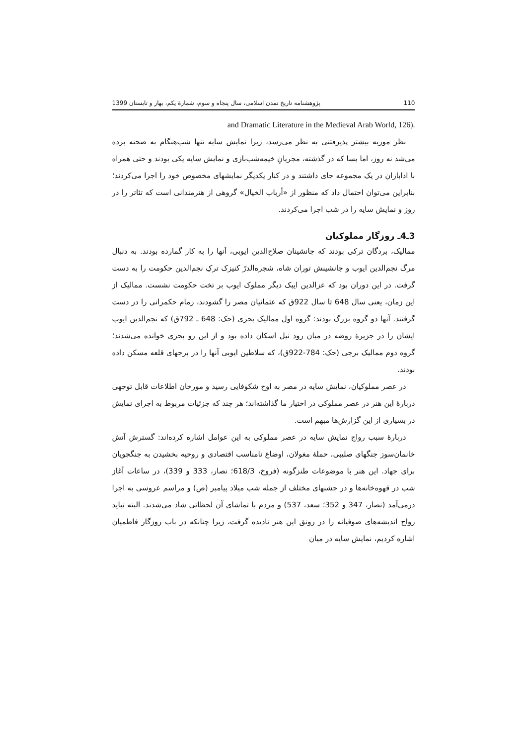110 پژوهشنامه تاریخ تمدن اسلامی، سال پنجاه و سوم، شمارهٔ یکم، بهار و تابستان 1399
and Dramatic Literature in the Medieval Arab World, 126).
نظر موریه بیشتر پذیرفتنی به نظر می‌رسد، زیرا نمایش سایه تنها شب‌هنگام به صحنه برده می‌شد نه روز، اما بسا که در گذشته، مجریانِ خیمه‌شب‌بازی و نمایش سایه یکی بودند و حتی همراه با ادابازان در یک مجموعه جای داشتند و در کنار یکدیگر نمایشهای مخصوص خود را اجرا می‌کردند؛ بنابراین می‌توان احتمال داد که منظور از «أرباب الخیال» گروهی از هنرمندانی است که تئاتر را در روز و نمایش سایه را در شب اجرا می‌کردند.
3ـ4ـ روزگار مملوکیان
ممالیک، بردگان ترکی بودند که جانشینان صلاح‌الدین ایوبی، آنها را به کار گمارده بودند. به دنبال مرگ نجم‌الدین ایوب و جانشینش توران شاه، شجره‌الدرّ کنیزک ترکِ نجم‌الدین حکومت را به دست گرفت. در این دوران بود که عزالدین ایبک دیگر مملوک ایوب بر تخت حکومت نشست. ممالیک از این زمان، یعنی سال 648 تا سال 922ق که عثمانیان مصر را گشودند، زمام حکمرانی را در دست گرفتند. آنها دو گروه بزرگ بودند: گروه اول ممالیک بحری (حک: 648 ـ 792ق) که نجم‌الدین ایوب ایشان را در جزیرهٔ روضه در میان رود نیل اسکان داده بود و از این رو بحری خوانده می‌شدند؛ گروه دوم ممالیک برجی (حک: 784-922ق)، که سلاطین ایوبی آنها را در برجهای قلعه مسکن داده بودند.
در عصر مملوکیان، نمایش سایه در مصر به اوج شکوفایی رسید و مورخان اطلاعات قابل توجهی دربارهٔ این هنر در عصر مملوکی در اختیار ما گذاشته‌اند؛ هر چند که جزئیات مربوط به اجرای نمایش در بسیاری از این گزارش‌ها مبهم است.
دربارهٔ سبب رواج نمایش سایه در عصر مملوکی به این عوامل اشاره کرده‌اند: گسترش آتش خانمان‌سوز جنگهای صلیبی، حملهٔ مغولان، اوضاع نامناسب اقتصادی و روحیه بخشیدن به جنگجویان برای جهاد. این هنر با موضوعات طنزگونه (فروخ، 618/3؛ نصار، 333 و 339)، در ساعات آغاز شب در قهوه‌خانه‌ها و در جشنهای مختلف از جمله شب میلاد پیامبر (ص) و مراسم عروسی به اجرا درمی‌آمد (نصار، 347 و 352؛ سعد، 537) و مردم با تماشای آن لحظاتی شاد می‌شدند. البته نباید رواج اندیشه‌های صوفیانه را در رونق این هنر نادیده گرفت، زیرا چنانکه در باب روزگار فاطمیان اشاره کردیم، نمایش سایه در میان